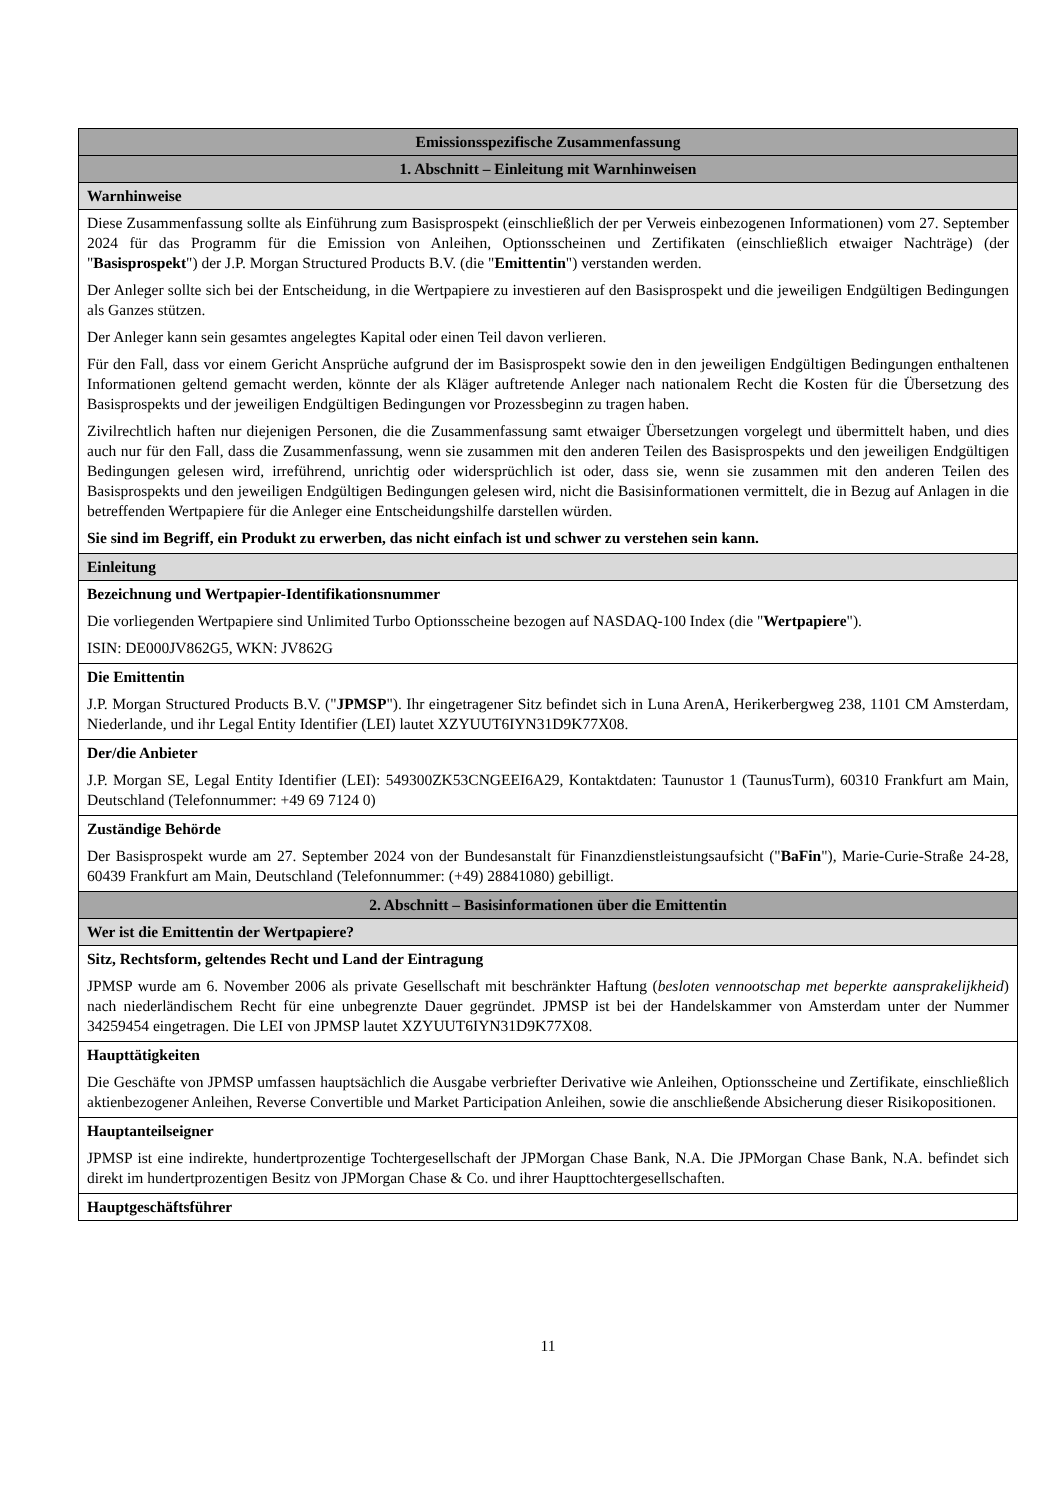| Emissionsspezifische Zusammenfassung |
| 1. Abschnitt – Einleitung mit Warnhinweisen |
| Warnhinweise |
| Diese Zusammenfassung sollte als Einführung zum Basisprospekt (einschließlich der per Verweis einbezogenen Informationen) vom 27. September 2024 für das Programm für die Emission von Anleihen, Optionsscheinen und Zertifikaten (einschließlich etwaiger Nachträge) (der " Basisprospekt ") der J.P. Morgan Structured Products B.V. (die " Emittentin ") verstanden werden. Der Anleger sollte sich bei der Entscheidung, in die Wertpapiere zu investieren auf den Basisprospekt und die jeweiligen Endgültigen Bedingungen als Ganzes stützen. Der Anleger kann sein gesamtes angelegtes Kapital oder einen Teil davon verlieren. Für den Fall, dass vor einem Gericht Ansprüche aufgrund der im Basisprospekt sowie den in den jeweiligen Endgültigen Bedingungen enthaltenen Informationen geltend gemacht werden, könnte der als Kläger auftretende Anleger nach nationalem Recht die Kosten für die Übersetzung des Basisprospekts und der jeweiligen Endgültigen Bedingungen vor Prozessbeginn zu tragen haben. Zivilrechtlich haften nur diejenigen Personen, die die Zusammenfassung samt etwaiger Übersetzungen vorgelegt und übermittelt haben, und dies auch nur für den Fall, dass die Zusammenfassung, wenn sie zusammen mit den anderen Teilen des Basisprospekts und den jeweiligen Endgültigen Bedingungen gelesen wird, irreführend, unrichtig oder widersprüchlich ist oder, dass sie, wenn sie zusammen mit den anderen Teilen des Basisprospekts und den jeweiligen Endgültigen Bedingungen gelesen wird, nicht die Basisinformationen vermittelt, die in Bezug auf Anlagen in die betreffenden Wertpapiere für die Anleger eine Entscheidungshilfe darstellen würden. Sie sind im Begriff, ein Produkt zu erwerben, das nicht einfach ist und schwer zu verstehen sein kann. |
| Einleitung |
| Bezeichnung und Wertpapier-Identifikationsnummer Die vorliegenden Wertpapiere sind Unlimited Turbo Optionsscheine bezogen auf NASDAQ-100 Index (die " Wertpapiere "). ISIN: DE000JV862G5, WKN: JV862G |
| Die Emittentin J.P. Morgan Structured Products B.V. (" JPMSP "). Ihr eingetragener Sitz befindet sich in Luna ArenA, Herikerbergweg 238, 1101 CM Amsterdam, Niederlande, und ihr Legal Entity Identifier (LEI) lautet XZYUUT6IYN31D9K77X08. |
| Der/die Anbieter J.P. Morgan SE, Legal Entity Identifier (LEI): 549300ZK53CNGEEI6A29, Kontaktdaten: Taunustor 1 (TaunusTurm), 60310 Frankfurt am Main, Deutschland (Telefonnummer: +49 69 7124 0) |
| Zuständige Behörde Der Basisprospekt wurde am 27. September 2024 von der Bundesanstalt für Finanzdienstleistungsaufsicht (" BaFin "), Marie-Curie-Straße 24-28, 60439 Frankfurt am Main, Deutschland (Telefonnummer: (+49) 28841080) gebilligt. |
| 2. Abschnitt – Basisinformationen über die Emittentin |
| Wer ist die Emittentin der Wertpapiere? |
| Sitz, Rechtsform, geltendes Recht und Land der Eintragung JPMSP wurde am 6. November 2006 als private Gesellschaft mit beschränkter Haftung ( besloten vennootschap met beperkte aansprakelijkheid ) nach niederländischem Recht für eine unbegrenzte Dauer gegründet. JPMSP ist bei der Handelskammer von Amsterdam unter der Nummer 34259454 eingetragen. Die LEI von JPMSP lautet XZYUUT6IYN31D9K77X08. |
| Haupttätigkeiten Die Geschäfte von JPMSP umfassen hauptsächlich die Ausgabe verbriefter Derivative wie Anleihen, Optionsscheine und Zertifikate, einschließlich aktienbezogener Anleihen, Reverse Convertible und Market Participation Anleihen, sowie die anschließende Absicherung dieser Risikopositionen. |
| Hauptanteilseigner JPMSP ist eine indirekte, hundertprozentige Tochtergesellschaft der JPMorgan Chase Bank, N.A. Die JPMorgan Chase Bank, N.A. befindet sich direkt im hundertprozentigen Besitz von JPMorgan Chase & Co. und ihrer Haupttochtergesellschaften. |
| Hauptgeschäftsführer |
11